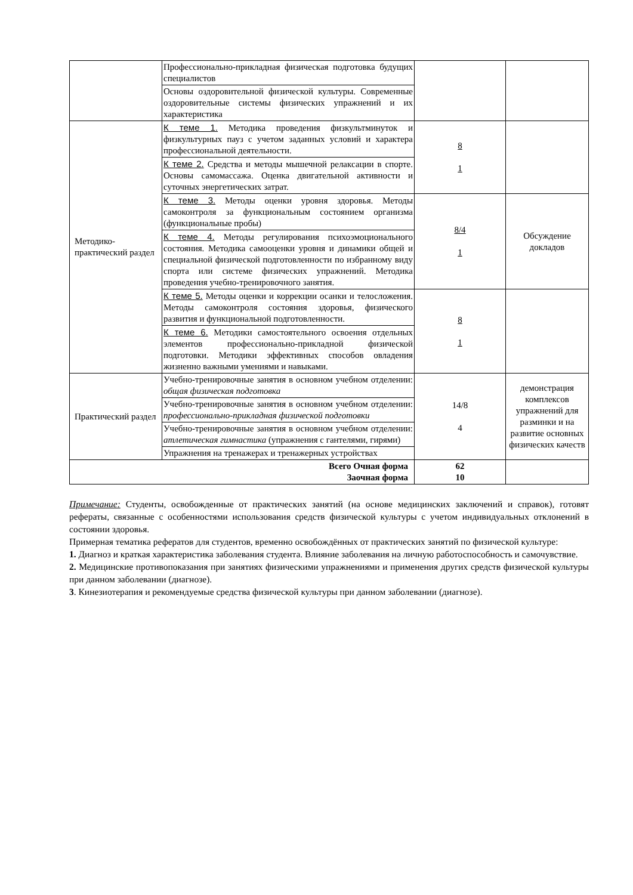| | Профессионально-прикладная физическая подготовка будущих специалистов | | |
| | Основы оздоровительной физической культуры. Современные оздоровительные системы физических упражнений и их характеристика | | |
| Методико-практический раздел | К теме 1. Методика проведения физкультминуток и физкультурных пауз с учетом заданных условий и характера профессиональной деятельности. | 8 1 | |
| | К теме 2. Средства и методы мышечной релаксации в спорте. Основы самомассажа. Оценка двигательной активности и суточных энергетических затрат. | | |
| | К теме 3. Методы оценки уровня здоровья. Методы самоконтроля за функциональным состоянием организма (функциональные пробы) | 8/4 1 | Обсуждение докладов |
| | К теме 4. Методы регулирования психоэмоционального состояния. Методика самооценки уровня и динамики общей и специальной физической подготовленности по избранному виду спорта или системе физических упражнений. Методика проведения учебно-тренировочного занятия. | | |
| | К теме 5. Методы оценки и коррекции осанки и телосложения. Методы самоконтроля состояния здоровья, физического развития и функциональной подготовленности. | 8 1 | |
| | К теме 6. Методики самостоятельного освоения отдельных элементов профессионально-прикладной физической подготовки. Методики эффективных способов овладения жизненно важными умениями и навыками. | | |
| Практический раздел | Учебно-тренировочные занятия в основном учебном отделении: общая физическая подготовка | 14/8 4 | демонстрация комплексов упражнений для разминки и на развитие основных физических качеств |
| | Учебно-тренировочные занятия в основном учебном отделении: профессионально-прикладная физической подготовки | | |
| | Учебно-тренировочные занятия в основном учебном отделении: атлетическая гимнастика (упражнения с гантелями, гирями) | | |
| | Упражнения на тренажерах и тренажерных устройствах | | |
| Всего Очная форма Заочная форма | | 62 10 | |
Примечание: Студенты, освобожденные от практических занятий (на основе медицинских заключений и справок), готовят рефераты, связанные с особенностями использования средств физической культуры с учетом индивидуальных отклонений в состоянии здоровья.
Примерная тематика рефератов для студентов, временно освобождённых от практических занятий по физической культуре:
1. Диагноз и краткая характеристика заболевания студента. Влияние заболевания на личную работоспособность и самочувствие.
2. Медицинские противопоказания при занятиях физическими упражнениями и применения других средств физической культуры при данном заболевании (диагнозе).
3. Кинезиотерапия и рекомендуемые средства физической культуры при данном заболевании (диагнозе).